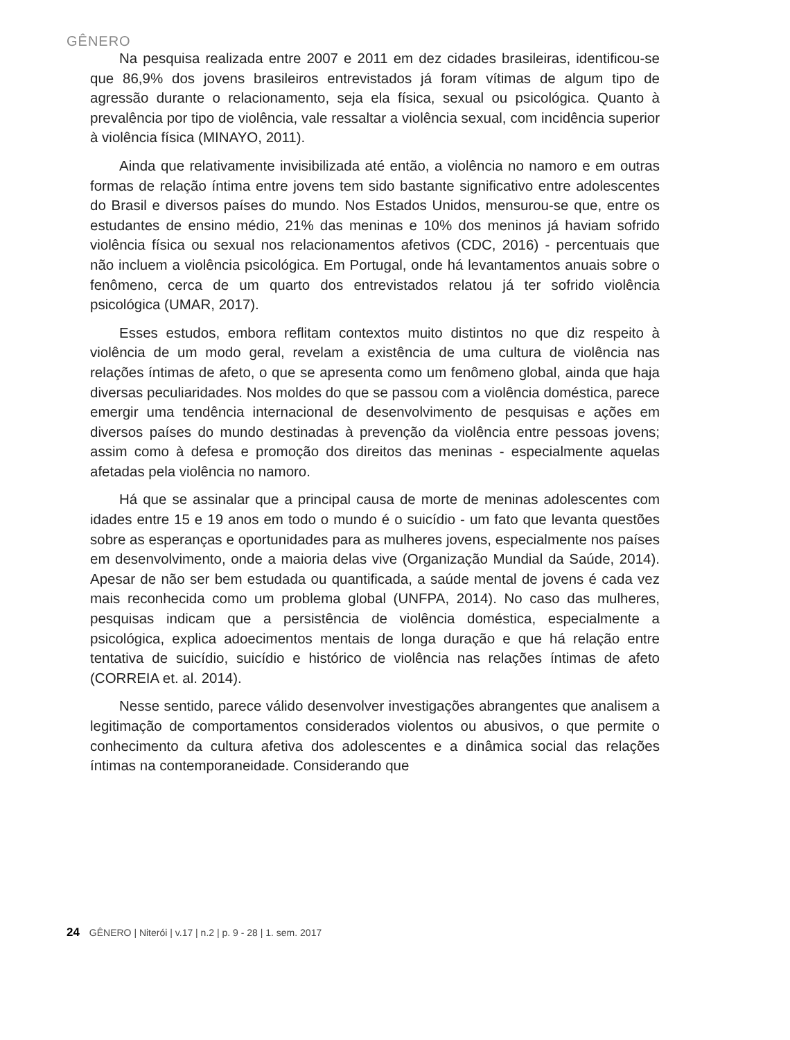GÊNERO
Na pesquisa realizada entre 2007 e 2011 em dez cidades brasileiras, identificou-se que 86,9% dos jovens brasileiros entrevistados já foram vítimas de algum tipo de agressão durante o relacionamento, seja ela física, sexual ou psicológica. Quanto à prevalência por tipo de violência, vale ressaltar a violência sexual, com incidência superior à violência física (MINAYO, 2011).
Ainda que relativamente invisibilizada até então, a violência no namoro e em outras formas de relação íntima entre jovens tem sido bastante significativo entre adolescentes do Brasil e diversos países do mundo. Nos Estados Unidos, mensurou-se que, entre os estudantes de ensino médio, 21% das meninas e 10% dos meninos já haviam sofrido violência física ou sexual nos relacionamentos afetivos (CDC, 2016) - percentuais que não incluem a violência psicológica. Em Portugal, onde há levantamentos anuais sobre o fenômeno, cerca de um quarto dos entrevistados relatou já ter sofrido violência psicológica (UMAR, 2017).
Esses estudos, embora reflitam contextos muito distintos no que diz respeito à violência de um modo geral, revelam a existência de uma cultura de violência nas relações íntimas de afeto, o que se apresenta como um fenômeno global, ainda que haja diversas peculiaridades. Nos moldes do que se passou com a violência doméstica, parece emergir uma tendência internacional de desenvolvimento de pesquisas e ações em diversos países do mundo destinadas à prevenção da violência entre pessoas jovens; assim como à defesa e promoção dos direitos das meninas - especialmente aquelas afetadas pela violência no namoro.
Há que se assinalar que a principal causa de morte de meninas adolescentes com idades entre 15 e 19 anos em todo o mundo é o suicídio - um fato que levanta questões sobre as esperanças e oportunidades para as mulheres jovens, especialmente nos países em desenvolvimento, onde a maioria delas vive (Organização Mundial da Saúde, 2014). Apesar de não ser bem estudada ou quantificada, a saúde mental de jovens é cada vez mais reconhecida como um problema global (UNFPA, 2014). No caso das mulheres, pesquisas indicam que a persistência de violência doméstica, especialmente a psicológica, explica adoecimentos mentais de longa duração e que há relação entre tentativa de suicídio, suicídio e histórico de violência nas relações íntimas de afeto (CORREIA et. al. 2014).
Nesse sentido, parece válido desenvolver investigações abrangentes que analisem a legitimação de comportamentos considerados violentos ou abusivos, o que permite o conhecimento da cultura afetiva dos adolescentes e a dinâmica social das relações íntimas na contemporaneidade. Considerando que
24 GÊNERO | Niterói | v.17 | n.2 | p. 9 - 28 | 1. sem. 2017